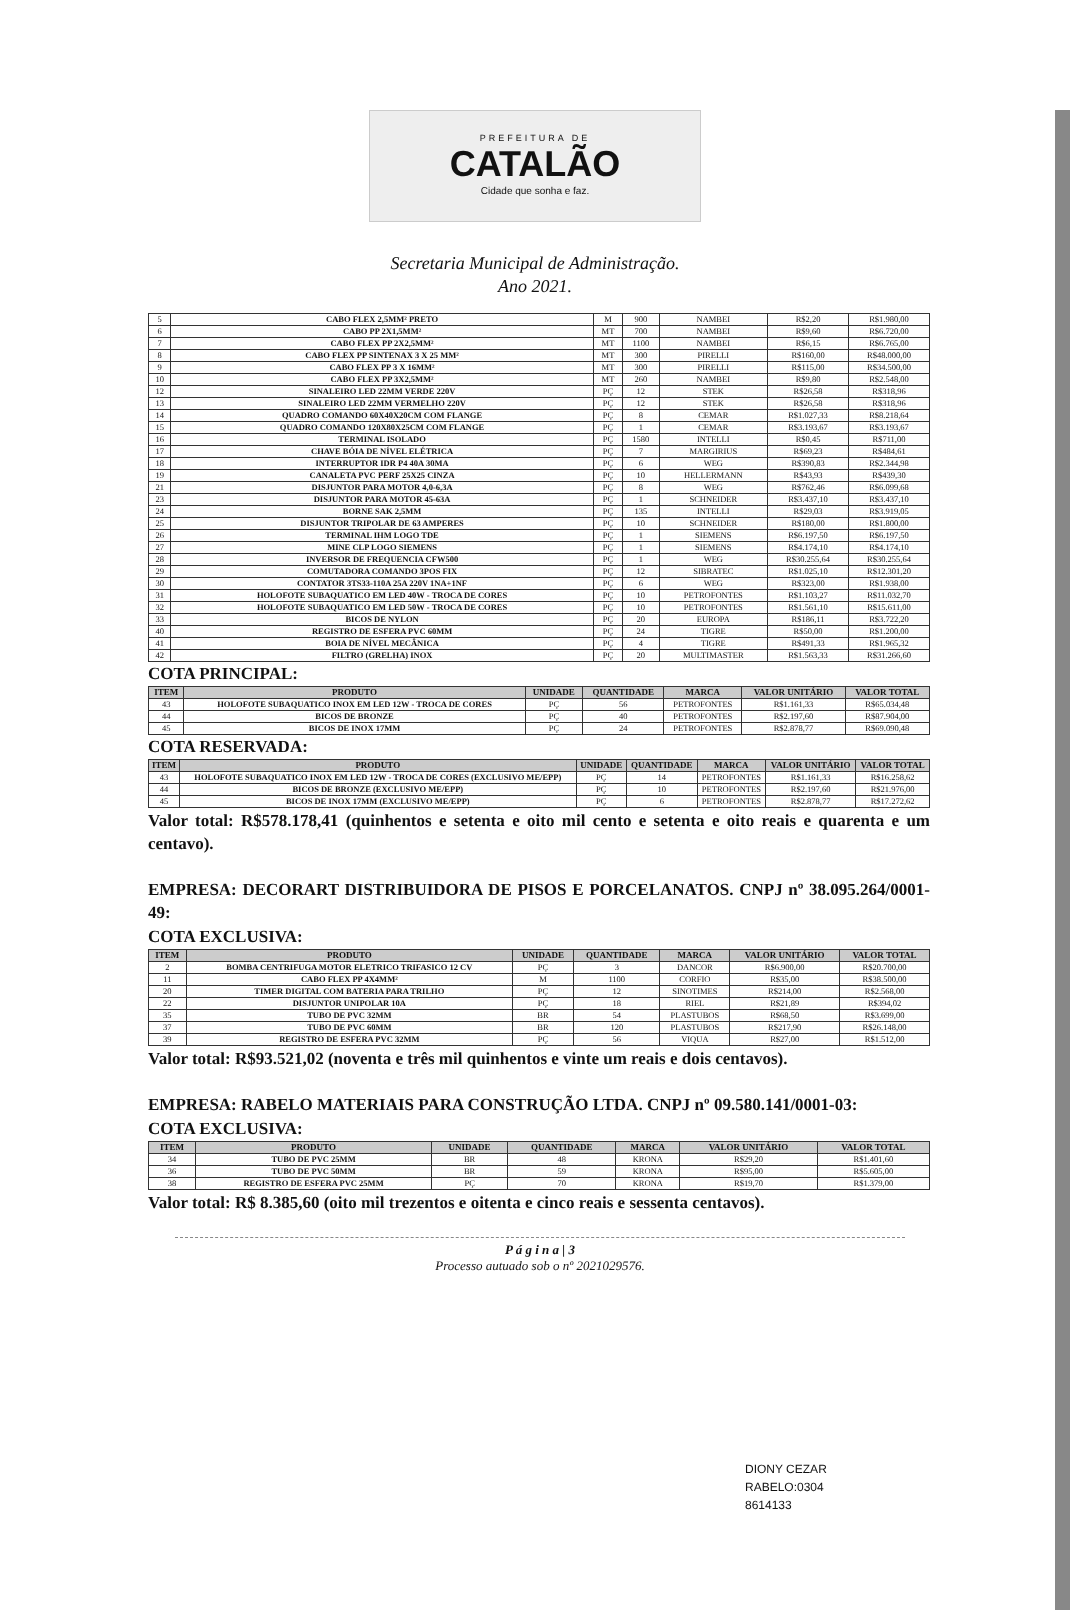PREFEITURA DE
CATALÃO
Cidade que sonha e faz.
Secretaria Municipal de Administração.
Ano 2021.
| 5 | CABO FLEX 2,5MM² PRETO | M | 900 | NAMBEI | R$2,20 | R$1.980,00 |
| 6 | CABO PP 2X1,5MM² | MT | 700 | NAMBEI | R$9,60 | R$6.720,00 |
| 7 | CABO FLEX PP 2X2,5MM² | MT | 1100 | NAMBEI | R$6,15 | R$6.765,00 |
| 8 | CABO FLEX PP SINTENAX 3 X 25 MM² | MT | 300 | PIRELLI | R$160,00 | R$48.000,00 |
| 9 | CABO FLEX PP 3 X 16MM² | MT | 300 | PIRELLI | R$115,00 | R$34.500,00 |
| 10 | CABO FLEX PP 3X2,5MM² | MT | 260 | NAMBEI | R$9,80 | R$2.548,00 |
| 12 | SINALEIRO LED 22MM VERDE 220V | PÇ | 12 | STEK | R$26,58 | R$318,96 |
| 13 | SINALEIRO LED 22MM VERMELHO 220V | PÇ | 12 | STEK | R$26,58 | R$318,96 |
| 14 | QUADRO COMANDO 60X40X20CM COM FLANGE | PÇ | 8 | CEMAR | R$1.027,33 | R$8.218,64 |
| 15 | QUADRO COMANDO 120X80X25CM COM FLANGE | PÇ | 1 | CEMAR | R$3.193,67 | R$3.193,67 |
| 16 | TERMINAL ISOLADO | PÇ | 1580 | INTELLI | R$0,45 | R$711,00 |
| 17 | CHAVE BÓIA DE NÍVEL ELÉTRICA | PÇ | 7 | MARGIRIUS | R$69,23 | R$484,61 |
| 18 | INTERRUPTOR IDR P4 40A 30MA | PÇ | 6 | WEG | R$390,83 | R$2.344,98 |
| 19 | CANALETA PVC PERF 25X25 CINZA | PÇ | 10 | HELLERMANN | R$43,93 | R$439,30 |
| 21 | DISJUNTOR PARA MOTOR 4,0-6,3A | PÇ | 8 | WEG | R$762,46 | R$6.099,68 |
| 23 | DISJUNTOR PARA MOTOR 45-63A | PÇ | 1 | SCHNEIDER | R$3.437,10 | R$3.437,10 |
| 24 | BORNE SAK 2,5MM | PÇ | 135 | INTELLI | R$29,03 | R$3.919,05 |
| 25 | DISJUNTOR TRIPOLAR DE 63 AMPERES | PÇ | 10 | SCHNEIDER | R$180,00 | R$1.800,00 |
| 26 | TERMINAL IHM LOGO TDE | PÇ | 1 | SIEMENS | R$6.197,50 | R$6.197,50 |
| 27 | MINE CLP LOGO SIEMENS | PÇ | 1 | SIEMENS | R$4.174,10 | R$4.174,10 |
| 28 | INVERSOR DE FREQUENCIA CFW500 | PÇ | 1 | WEG | R$30.255,64 | R$30.255,64 |
| 29 | COMUTADORA COMANDO 3POS FIX | PÇ | 12 | SIBRATEC | R$1.025,10 | R$12.301,20 |
| 30 | CONTATOR 3TS33-110A 25A 220V 1NA+1NF | PÇ | 6 | WEG | R$323,00 | R$1.938,00 |
| 31 | HOLOFOTE SUBAQUATICO EM LED 40W - TROCA DE CORES | PÇ | 10 | PETROFONTES | R$1.103,27 | R$11.032,70 |
| 32 | HOLOFOTE SUBAQUATICO EM LED 50W - TROCA DE CORES | PÇ | 10 | PETROFONTES | R$1.561,10 | R$15.611,00 |
| 33 | BICOS DE NYLON | PÇ | 20 | EUROPA | R$186,11 | R$3.722,20 |
| 40 | REGISTRO DE ESFERA PVC 60MM | PÇ | 24 | TIGRE | R$50,00 | R$1.200,00 |
| 41 | BOIA DE NÍVEL MECÂNICA | PÇ | 4 | TIGRE | R$491,33 | R$1.965,32 |
| 42 | FILTRO (GRELHA) INOX | PÇ | 20 | MULTIMASTER | R$1.563,33 | R$31.266,60 |
COTA PRINCIPAL:
| ITEM | PRODUTO | UNIDADE | QUANTIDADE | MARCA | VALOR UNITÁRIO | VALOR TOTAL |
| --- | --- | --- | --- | --- | --- | --- |
| 43 | HOLOFOTE SUBAQUATICO INOX EM LED 12W - TROCA DE CORES | PÇ | 56 | PETROFONTES | R$1.161,33 | R$65.034,48 |
| 44 | BICOS DE BRONZE | PÇ | 40 | PETROFONTES | R$2.197,60 | R$87.904,00 |
| 45 | BICOS DE INOX 17MM | PÇ | 24 | PETROFONTES | R$2.878,77 | R$69.090,48 |
COTA RESERVADA:
| ITEM | PRODUTO | UNIDADE | QUANTIDADE | MARCA | VALOR UNITÁRIO | VALOR TOTAL |
| --- | --- | --- | --- | --- | --- | --- |
| 43 | HOLOFOTE SUBAQUATICO INOX EM LED 12W - TROCA DE CORES (EXCLUSIVO ME/EPP) | PÇ | 14 | PETROFONTES | R$1.161,33 | R$16.258,62 |
| 44 | BICOS DE BRONZE (EXCLUSIVO ME/EPP) | PÇ | 10 | PETROFONTES | R$2.197,60 | R$21.976,00 |
| 45 | BICOS DE INOX 17MM (EXCLUSIVO ME/EPP) | PÇ | 6 | PETROFONTES | R$2.878,77 | R$17.272,62 |
Valor total: R$578.178,41 (quinhentos e setenta e oito mil cento e setenta e oito reais e quarenta e um centavo).
EMPRESA: DECORART DISTRIBUIDORA DE PISOS E PORCELANATOS. CNPJ nº 38.095.264/0001-49:
COTA EXCLUSIVA:
| ITEM | PRODUTO | UNIDADE | QUANTIDADE | MARCA | VALOR UNITÁRIO | VALOR TOTAL |
| --- | --- | --- | --- | --- | --- | --- |
| 2 | BOMBA CENTRIFUGA MOTOR ELETRICO TRIFASICO 12 CV | PÇ | 3 | DANCOR | R$6.900,00 | R$20.700,00 |
| 11 | CABO FLEX PP 4X4MM² | M | 1100 | CORFIO | R$35,00 | R$38.500,00 |
| 20 | TIMER DIGITAL COM BATERIA PARA TRILHO | PÇ | 12 | SINOTIMES | R$214,00 | R$2.568,00 |
| 22 | DISJUNTOR UNIPOLAR 10A | PÇ | 18 | RIEL | R$21,89 | R$394,02 |
| 35 | TUBO DE PVC 32MM | BR | 54 | PLASTUBOS | R$68,50 | R$3.699,00 |
| 37 | TUBO DE PVC 60MM | BR | 120 | PLASTUBOS | R$217,90 | R$26.148,00 |
| 39 | REGISTRO DE ESFERA PVC 32MM | PÇ | 56 | VIQUA | R$27,00 | R$1.512,00 |
Valor total: R$93.521,02 (noventa e três mil quinhentos e vinte um reais e dois centavos).
EMPRESA: RABELO MATERIAIS PARA CONSTRUÇÃO LTDA. CNPJ nº 09.580.141/0001-03:
COTA EXCLUSIVA:
| ITEM | PRODUTO | UNIDADE | QUANTIDADE | MARCA | VALOR UNITÁRIO | VALOR TOTAL |
| --- | --- | --- | --- | --- | --- | --- |
| 34 | TUBO DE PVC 25MM | BR | 48 | KRONA | R$29,20 | R$1.401,60 |
| 36 | TUBO DE PVC 50MM | BR | 59 | KRONA | R$95,00 | R$5.605,00 |
| 38 | REGISTRO DE ESFERA PVC 25MM | PÇ | 70 | KRONA | R$19,70 | R$1.379,00 |
Valor total: R$ 8.385,60 (oito mil trezentos e oitenta e cinco reais e sessenta centavos).
P á g i n a | 3
Processo autuado sob o nº 2021029576.
DIONY CEZAR
RABELO:0304
8614133